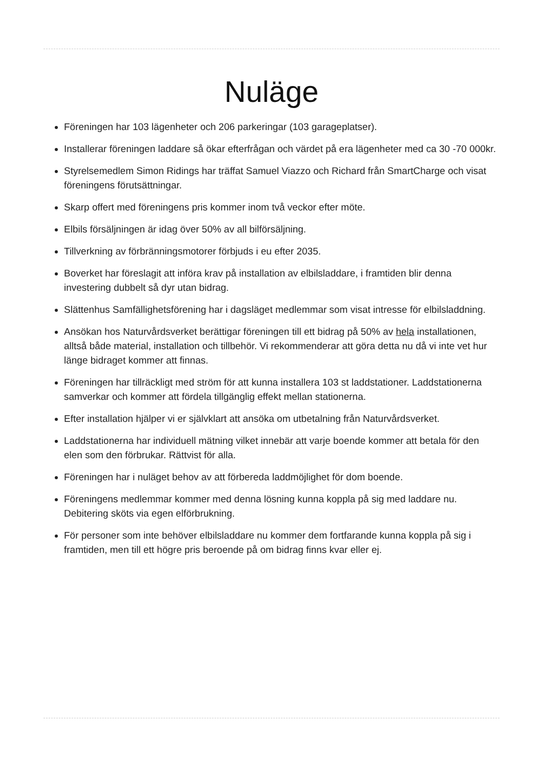Nuläge
Föreningen har 103 lägenheter och 206 parkeringar (103 garageplatser).
Installerar föreningen laddare så ökar efterfrågan och värdet på era lägenheter med ca 30 -70 000kr.
Styrelsemedlem Simon Ridings har träffat Samuel Viazzo och Richard från SmartCharge och visat föreningens förutsättningar.
Skarp offert med föreningens pris kommer inom två veckor efter möte.
Elbils försäljningen är idag över 50% av all bilförsäljning.
Tillverkning av förbränningsmotorer förbjuds i eu efter 2035.
Boverket har föreslagit att införa krav på installation av elbilsladdare, i framtiden blir denna investering dubbelt så dyr utan bidrag.
Slättenhus Samfällighetsförening har i dagsläget medlemmar som visat intresse för elbilsladdning.
Ansökan hos Naturvårdsverket berättigar föreningen till ett bidrag på 50% av hela installationen, alltså både material, installation och tillbehör. Vi rekommenderar att göra detta nu då vi inte vet hur länge bidraget kommer att finnas.
Föreningen har tillräckligt med ström för att kunna installera 103 st laddstationer. Laddstationerna samverkar och kommer att fördela tillgänglig effekt mellan stationerna.
Efter installation hjälper vi er självklart att ansöka om utbetalning från Naturvårdsverket.
Laddstationerna har individuell mätning vilket innebär att varje boende kommer att betala för den elen som den förbrukar. Rättvist för alla.
Föreningen har i nuläget behov av att förbereda laddmöjlighet för dom boende.
Föreningens medlemmar kommer med denna lösning kunna koppla på sig med laddare nu. Debitering sköts via egen elförbrukning.
För personer som inte behöver elbilsladdare nu kommer dem fortfarande kunna koppla på sig i framtiden, men till ett högre pris beroende på om bidrag finns kvar eller ej.